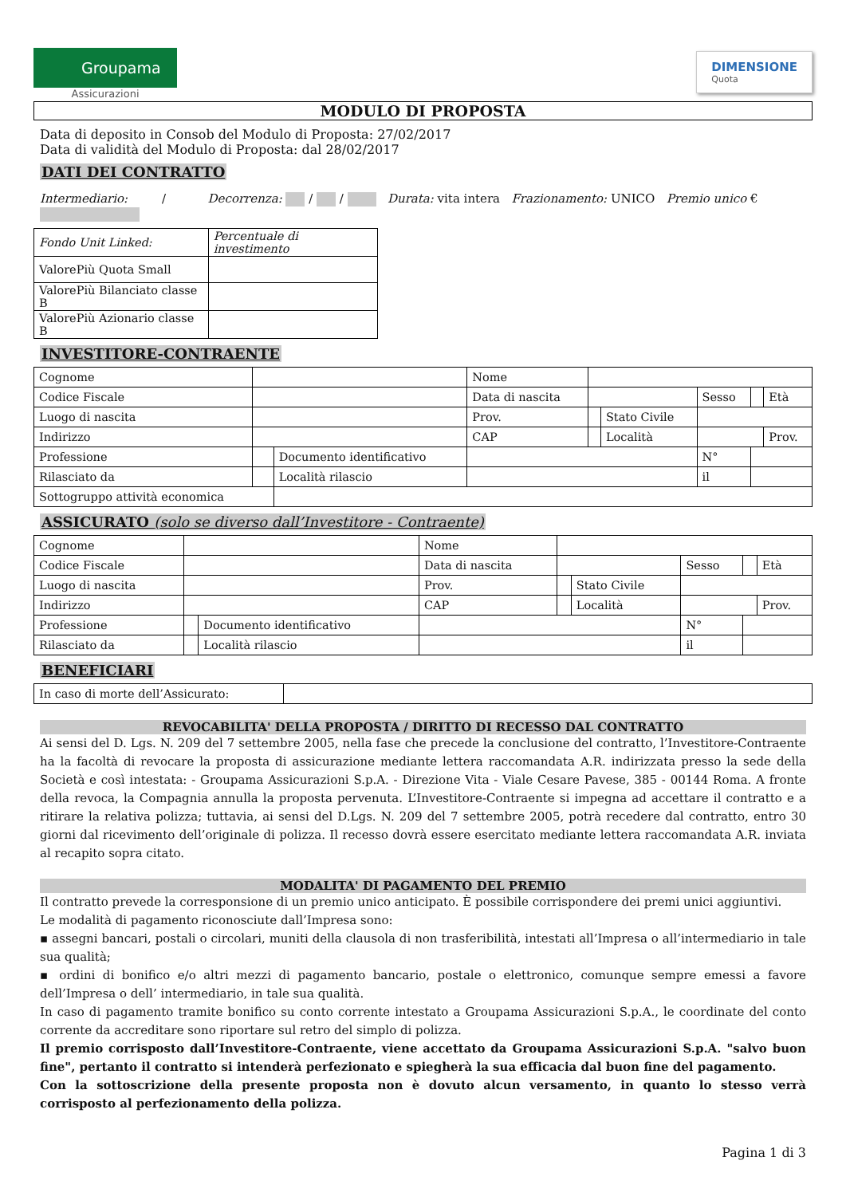Groupama
Assicurazioni
DIMENSIONE
Quota
MODULO DI PROPOSTA
Data di deposito in Consob del Modulo di Proposta: 27/02/2017
Data di validità del Modulo di Proposta: dal 28/02/2017
DATI DEI CONTRATTO
Intermediario: / Decorrenza: / / Durata: vita intera Frazionamento: UNICO Premio unico €
| Fondo Unit Linked: | Percentuale di investimento |
| ValorePiù Quota Small | |
| ValorePiù Bilanciato classe B | |
| ValorePiù Azionario classe B | |
INVESTITORE-CONTRAENTE
| Cognome | | | Nome | | | | | |
| Codice Fiscale | | | Data di nascita | | | Sesso | | Età |
| Luogo di nascita | | | Prov. | | Stato Civile | | | |
| Indirizzo | | | CAP | | Località | | | Prov. |
| Professione | | Documento identificativo | | | | N° | | |
| Rilasciato da | | Località rilascio | | | | il | | |
| Sottogruppo attività economica | | | | | | | | |
ASSICURATO (solo se diverso dall’Investitore - Contraente)
| Cognome | | | Nome | | | | | |
| Codice Fiscale | | | Data di nascita | | | Sesso | | Età |
| Luogo di nascita | | | Prov. | | Stato Civile | | | |
| Indirizzo | | | CAP | | Località | | | Prov. |
| Professione | | Documento identificativo | | | | N° | | |
| Rilasciato da | | Località rilascio | | | | il | | |
BENEFICIARI
| In caso di morte dell’Assicurato: | |
REVOCABILITA' DELLA PROPOSTA / DIRITTO DI RECESSO DAL CONTRATTO
Ai sensi del D. Lgs. N. 209 del 7 settembre 2005, nella fase che precede la conclusione del contratto, l’Investitore-Contraente ha la facoltà di revocare la proposta di assicurazione mediante lettera raccomandata A.R. indirizzata presso la sede della Società e così intestata: - Groupama Assicurazioni S.p.A. - Direzione Vita - Viale Cesare Pavese, 385 - 00144 Roma. A fronte della revoca, la Compagnia annulla la proposta pervenuta. L’Investitore-Contraente si impegna ad accettare il contratto e a ritirare la relativa polizza; tuttavia, ai sensi del D.Lgs. N. 209 del 7 settembre 2005, potrà recedere dal contratto, entro 30 giorni dal ricevimento dell’originale di polizza. Il recesso dovrà essere esercitato mediante lettera raccomandata A.R. inviata al recapito sopra citato.
MODALITA' DI PAGAMENTO DEL PREMIO
Il contratto prevede la corresponsione di un premio unico anticipato. È possibile corrispondere dei premi unici aggiuntivi.
Le modalità di pagamento riconosciute dall’Impresa sono:
▪ assegni bancari, postali o circolari, muniti della clausola di non trasferibilità, intestati all’Impresa o all’intermediario in tale sua qualità;
▪ ordini di bonifico e/o altri mezzi di pagamento bancario, postale o elettronico, comunque sempre emessi a favore dell’Impresa o dell’ intermediario, in tale sua qualità.
In caso di pagamento tramite bonifico su conto corrente intestato a Groupama Assicurazioni S.p.A., le coordinate del conto corrente da accreditare sono riportare sul retro del simplo di polizza.
Il premio corrisposto dall’Investitore-Contraente, viene accettato da Groupama Assicurazioni S.p.A. "salvo buon fine", pertanto il contratto si intenderà perfezionato e spiegherà la sua efficacia dal buon fine del pagamento.
Con la sottoscrizione della presente proposta non è dovuto alcun versamento, in quanto lo stesso verrà corrisposto al perfezionamento della polizza.
Pagina 1 di 3